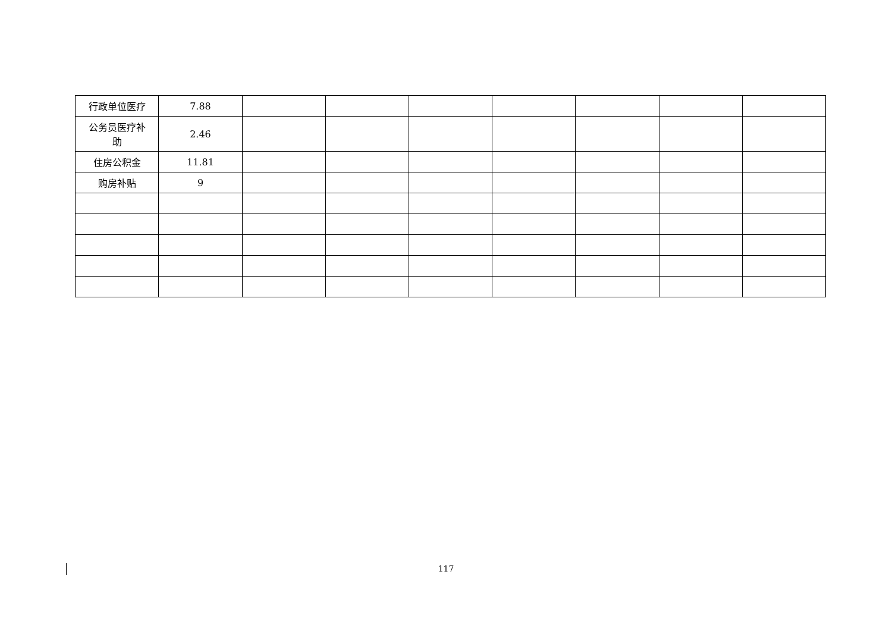| 行政单位医疗 | 7.88 | | | | | | | |
| 公务员医疗补 助 | 2.46 | | | | | | | |
| 住房公积金 | 11.81 | | | | | | | |
| 购房补贴 | 9 | | | | | | | |
117